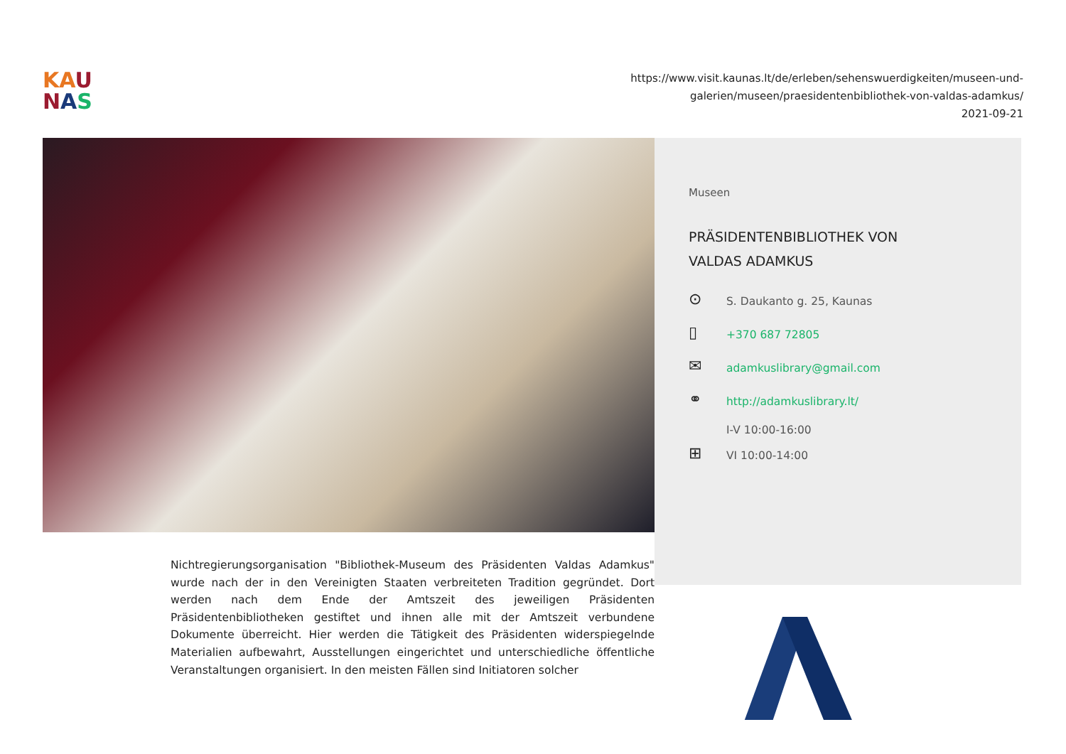KA U
NAS
https://www.visit.kaunas.lt/de/erleben/sehenswuerdigkeiten/museen-und-
galerien/museen/praesidentenbibliothek-von-valdas-adamkus/
2021-09-21
Nichtregierungsorganisation "Bibliothek-Museum des Präsidenten Valdas Adamkus" wurde nach der in den Vereinigten Staaten verbreiteten Tradition gegründet. Dort werden nach dem Ende der Amtszeit des jeweiligen Präsidenten Präsidentenbibliotheken gestiftet und ihnen alle mit der Amtszeit verbundene Dokumente überreicht. Hier werden die Tätigkeit des Präsidenten widerspiegelnde Materialien aufbewahrt, Ausstellungen eingerichtet und unterschiedliche öffentliche Veranstaltungen organisiert. In den meisten Fällen sind Initiatoren solcher
Museen
PRÄSIDENTENBIBLIOTHEK VON
VALDAS ADAMKUS
⊙ S. Daukanto g. 25, Kaunas
▯ +370 687 72805
✉ adamkuslibrary@gmail.com
⚭ http://adamkuslibrary.lt/
⊞ I-V 10:00-16:00
VI 10:00-14:00